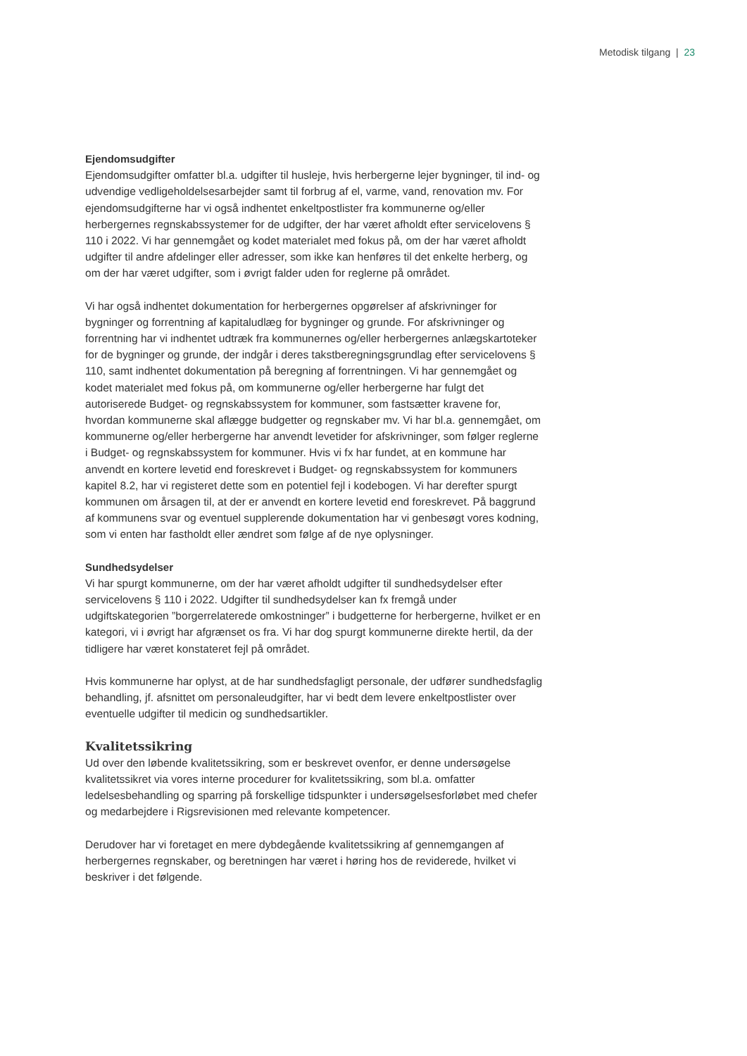Metodisk tilgang | 23
Ejendomsudgifter
Ejendomsudgifter omfatter bl.a. udgifter til husleje, hvis herbergerne lejer bygninger, til ind- og udvendige vedligeholdelsesarbejder samt til forbrug af el, varme, vand, renovation mv. For ejendomsudgifterne har vi også indhentet enkeltpostlister fra kommunerne og/eller herbergernes regnskabssystemer for de udgifter, der har været afholdt efter servicelovens § 110 i 2022. Vi har gennemgået og kodet materialet med fokus på, om der har været afholdt udgifter til andre afdelinger eller adresser, som ikke kan henføres til det enkelte herberg, og om der har været udgifter, som i øvrigt falder uden for reglerne på området.
Vi har også indhentet dokumentation for herbergernes opgørelser af afskrivninger for bygninger og forrentning af kapitaludlæg for bygninger og grunde. For afskrivninger og forrentning har vi indhentet udtræk fra kommunernes og/eller herbergernes anlægskartoteker for de bygninger og grunde, der indgår i deres takstberegningsgrundlag efter servicelovens § 110, samt indhentet dokumentation på beregning af forrentningen. Vi har gennemgået og kodet materialet med fokus på, om kommunerne og/eller herbergerne har fulgt det autoriserede Budget- og regnskabssystem for kommuner, som fastsætter kravene for, hvordan kommunerne skal aflægge budgetter og regnskaber mv. Vi har bl.a. gennemgået, om kommunerne og/eller herbergerne har anvendt levetider for afskrivninger, som følger reglerne i Budget- og regnskabssystem for kommuner. Hvis vi fx har fundet, at en kommune har anvendt en kortere levetid end foreskrevet i Budget- og regnskabssystem for kommuners kapitel 8.2, har vi registeret dette som en potentiel fejl i kodebogen. Vi har derefter spurgt kommunen om årsagen til, at der er anvendt en kortere levetid end foreskrevet. På baggrund af kommunens svar og eventuel supplerende dokumentation har vi genbesøgt vores kodning, som vi enten har fastholdt eller ændret som følge af de nye oplysninger.
Sundhedsydelser
Vi har spurgt kommunerne, om der har været afholdt udgifter til sundhedsydelser efter servicelovens § 110 i 2022. Udgifter til sundhedsydelser kan fx fremgå under udgiftskategorien ”borgerrelaterede omkostninger” i budgetterne for herbergerne, hvilket er en kategori, vi i øvrigt har afgrænset os fra. Vi har dog spurgt kommunerne direkte hertil, da der tidligere har været konstateret fejl på området.
Hvis kommunerne har oplyst, at de har sundhedsfagligt personale, der udfører sundhedsfaglig behandling, jf. afsnittet om personaleudgifter, har vi bedt dem levere enkeltpostlister over eventuelle udgifter til medicin og sundhedsartikler.
Kvalitetssikring
Ud over den løbende kvalitetssikring, som er beskrevet ovenfor, er denne undersøgelse kvalitetssikret via vores interne procedurer for kvalitetssikring, som bl.a. omfatter ledelsesbehandling og sparring på forskellige tidspunkter i undersøgelsesforløbet med chefer og medarbejdere i Rigsrevisionen med relevante kompetencer.
Derudover har vi foretaget en mere dybdegående kvalitetssikring af gennemgangen af herbergernes regnskaber, og beretningen har været i høring hos de reviderede, hvilket vi beskriver i det følgende.